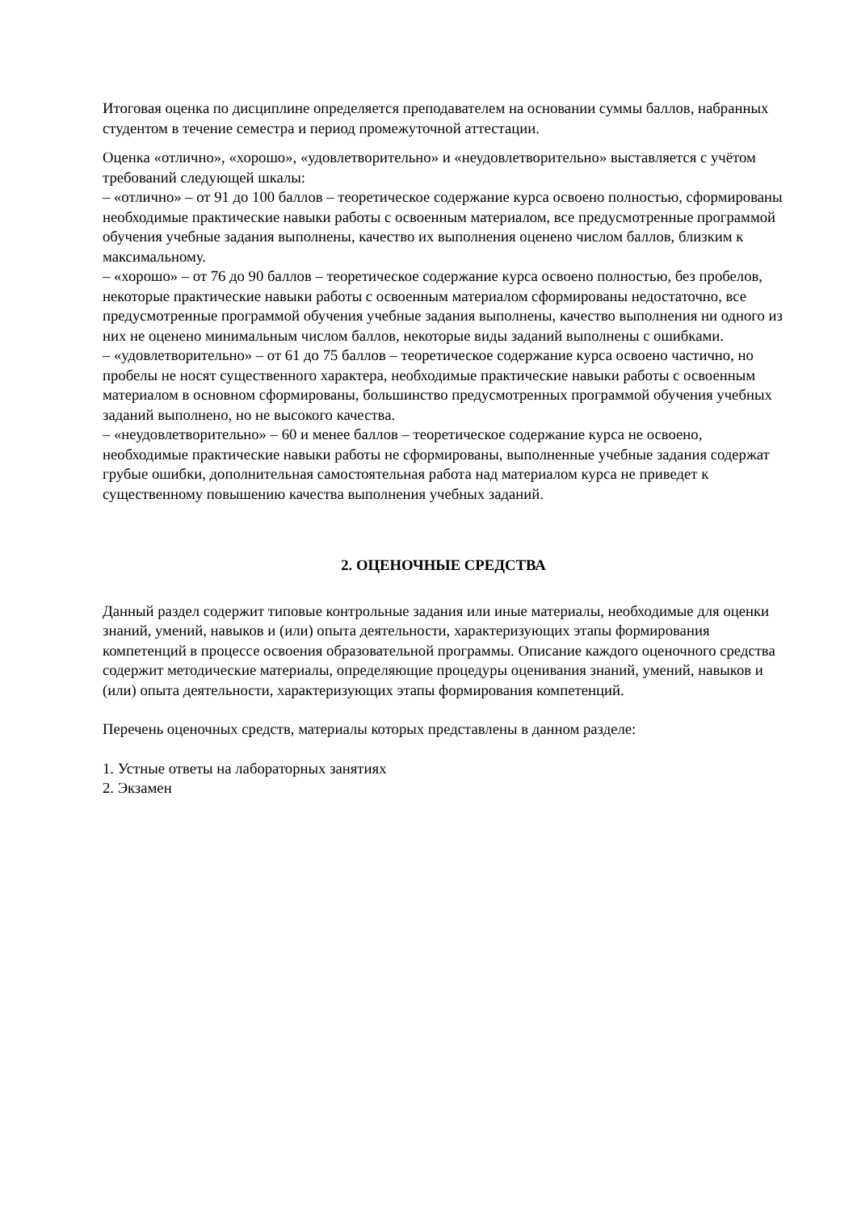Итоговая оценка по дисциплине определяется преподавателем на основании суммы баллов, набранных студентом в течение семестра и период промежуточной аттестации.
Оценка «отлично», «хорошо», «удовлетворительно» и «неудовлетворительно» выставляется с учётом требований следующей шкалы:
– «отлично» – от 91 до 100 баллов – теоретическое содержание курса освоено полностью, сформированы необходимые практические навыки работы с освоенным материалом, все предусмотренные программой обучения учебные задания выполнены, качество их выполнения оценено числом баллов, близким к максимальному.
– «хорошо» – от 76 до 90 баллов – теоретическое содержание курса освоено полностью, без пробелов, некоторые практические навыки работы с освоенным материалом сформированы недостаточно, все предусмотренные программой обучения учебные задания выполнены, качество выполнения ни одного из них не оценено минимальным числом баллов, некоторые виды заданий выполнены с ошибками.
– «удовлетворительно» – от 61 до 75 баллов – теоретическое содержание курса освоено частично, но пробелы не носят существенного характера, необходимые практические навыки работы с освоенным материалом в основном сформированы, большинство предусмотренных программой обучения учебных заданий выполнено, но не высокого качества.
– «неудовлетворительно» – 60 и менее баллов – теоретическое содержание курса не освоено, необходимые практические навыки работы не сформированы, выполненные учебные задания содержат грубые ошибки, дополнительная самостоятельная работа над материалом курса не приведет к существенному повышению качества выполнения учебных заданий.
2. ОЦЕНОЧНЫЕ СРЕДСТВА
Данный раздел содержит типовые контрольные задания или иные материалы, необходимые для оценки знаний, умений, навыков и (или) опыта деятельности, характеризующих этапы формирования компетенций в процессе освоения образовательной программы. Описание каждого оценочного средства содержит методические материалы, определяющие процедуры оценивания знаний, умений, навыков и (или) опыта деятельности, характеризующих этапы формирования компетенций.
Перечень оценочных средств, материалы которых представлены в данном разделе:
1. Устные ответы на лабораторных занятиях
2. Экзамен